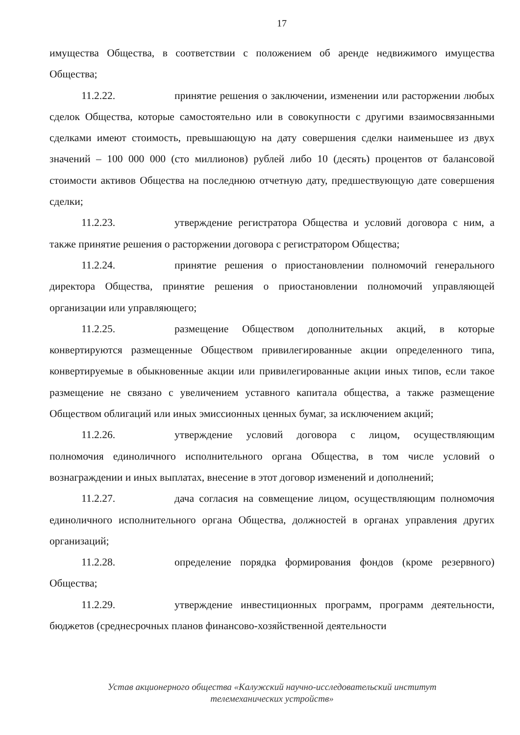17
имущества Общества, в соответствии с положением об аренде недвижимого имущества Общества;
11.2.22. принятие решения о заключении, изменении или расторжении любых сделок Общества, которые самостоятельно или в совокупности с другими взаимосвязанными сделками имеют стоимость, превышающую на дату совершения сделки наименьшее из двух значений – 100 000 000 (сто миллионов) рублей либо 10 (десять) процентов от балансовой стоимости активов Общества на последнюю отчетную дату, предшествующую дате совершения сделки;
11.2.23. утверждение регистратора Общества и условий договора с ним, а также принятие решения о расторжении договора с регистратором Общества;
11.2.24. принятие решения о приостановлении полномочий генерального директора Общества, принятие решения о приостановлении полномочий управляющей организации или управляющего;
11.2.25. размещение Обществом дополнительных акций, в которые конвертируются размещенные Обществом привилегированные акции определенного типа, конвертируемые в обыкновенные акции или привилегированные акции иных типов, если такое размещение не связано с увеличением уставного капитала общества, а также размещение Обществом облигаций или иных эмиссионных ценных бумаг, за исключением акций;
11.2.26. утверждение условий договора с лицом, осуществляющим полномочия единоличного исполнительного органа Общества, в том числе условий о вознаграждении и иных выплатах, внесение в этот договор изменений и дополнений;
11.2.27. дача согласия на совмещение лицом, осуществляющим полномочия единоличного исполнительного органа Общества, должностей в органах управления других организаций;
11.2.28. определение порядка формирования фондов (кроме резервного) Общества;
11.2.29. утверждение инвестиционных программ, программ деятельности, бюджетов (среднесрочных планов финансово-хозяйственной деятельности
Устав акционерного общества «Калужский научно-исследовательский институт
телемеханических устройств»